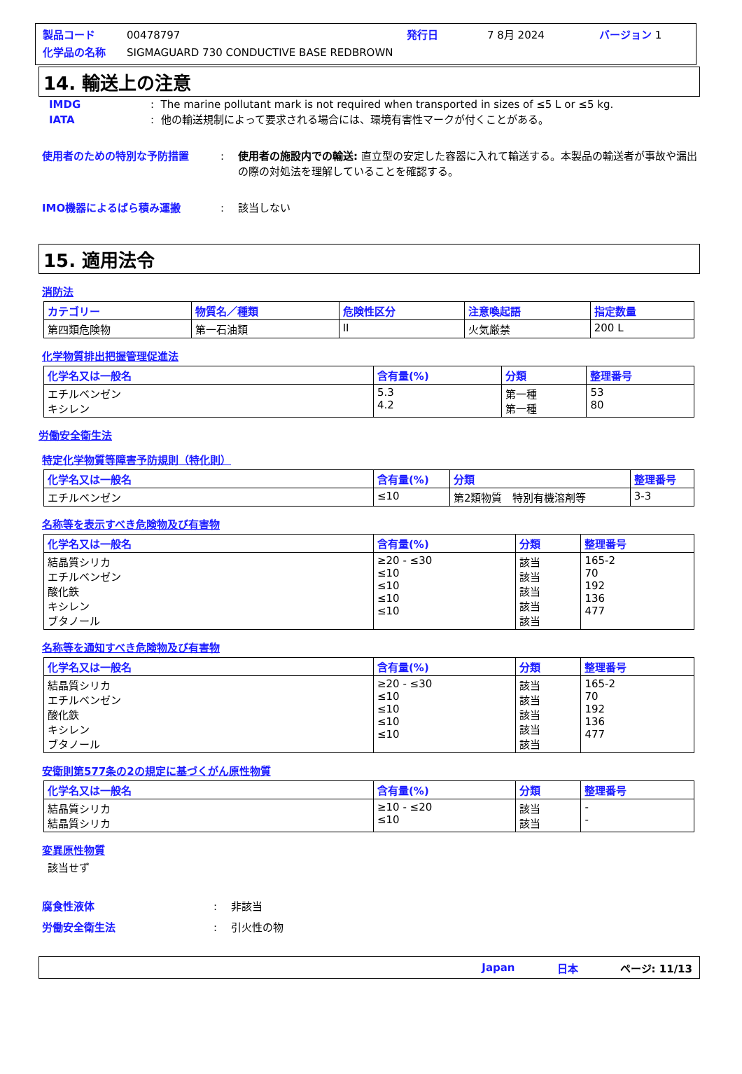製品コード 00478797 発行日 7 8月 2024 バージョン 1
化学品の名称 SIGMAGUARD 730 CONDUCTIVE BASE REDBROWN
14. 輸送上の注意
IMDG: The marine pollutant mark is not required when transported in sizes of ≤5 L or ≤5 kg.
IATA: 他の輸送規制によって要求される場合には、環境有害性マークが付くことがある。
使用者のための特別な予防措置: 使用者の施設内での輸送: 直立型の安定した容器に入れて輸送する。本製品の輸送者が事故や漏出の際の対処法を理解していることを確認する。
IMO機器によるばら積み運搬: 該当しない
15. 適用法令
消防法
| カテゴリー | 物質名／種類 | 危険性区分 | 注意喚起語 | 指定数量 |
| --- | --- | --- | --- | --- |
| 第四類危険物 | 第一石油類 | II | 火気厳禁 | 200 L |
化学物質排出把握管理促進法
| 化学名又は一般名 | 含有量(%) | 分類 | 整理番号 |
| --- | --- | --- | --- |
| エチルベンゼン キシレン | 5.3 4.2 | 第一種 第一種 | 53 80 |
労働安全衛生法
特定化学物質等障害予防規則（特化則）
| 化学名又は一般名 | 含有量(%) | 分類 | 整理番号 |
| --- | --- | --- | --- |
| エチルベンゼン | ≤10 | 第2類物質 特別有機溶剤等 | 3-3 |
名称等を表示すべき危険物及び有害物
| 化学名又は一般名 | 含有量(%) | 分類 | 整理番号 |
| --- | --- | --- | --- |
| 結晶質シリカ エチルベンゼン 酸化鉄 キシレン ブタノール | ≥20 - ≤30 ≤10 ≤10 ≤10 ≤10 | 該当 該当 該当 該当 該当 | 165-2 70 192 136 477 |
名称等を通知すべき危険物及び有害物
| 化学名又は一般名 | 含有量(%) | 分類 | 整理番号 |
| --- | --- | --- | --- |
| 結晶質シリカ エチルベンゼン 酸化鉄 キシレン ブタノール | ≥20 - ≤30 ≤10 ≤10 ≤10 ≤10 | 該当 該当 該当 該当 該当 | 165-2 70 192 136 477 |
安衛則第577条の2の規定に基づくがん原性物質
| 化学名又は一般名 | 含有量(%) | 分類 | 整理番号 |
| --- | --- | --- | --- |
| 結晶質シリカ 結晶質シリカ | ≥10 - ≤20 ≤10 | 該当 該当 | - - |
変異原性物質
該当せず
腐食性液体: 非該当
労働安全衛生法: 引火性の物
Japan 日本 ページ: 11/13